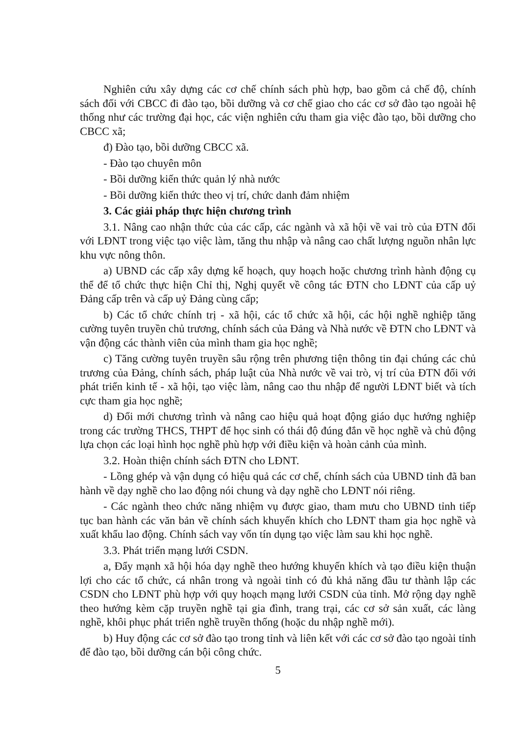Nghiên cứu xây dựng các cơ chế chính sách phù hợp, bao gồm cả chế độ, chính sách đối với CBCC đi đào tạo, bồi dưỡng và cơ chế giao cho các cơ sở đào tạo ngoài hệ thống như các trường đại học, các viện nghiên cứu tham gia việc đào tạo, bồi dưỡng cho CBCC xã;
đ) Đào tạo, bồi dưỡng CBCC xã.
- Đào tạo chuyên môn
- Bồi dưỡng kiến thức quản lý nhà nước
- Bồi dưỡng kiến thức theo vị trí, chức danh đảm nhiệm
3. Các giải pháp thực hiện chương trình
3.1. Nâng cao nhận thức của các cấp, các ngành và xã hội về vai trò của ĐTN đối với LĐNT trong việc tạo việc làm, tăng thu nhập và nâng cao chất lượng nguồn nhân lực khu vực nông thôn.
a) UBND các cấp xây dựng kế hoạch, quy hoạch hoặc chương trình hành động cụ thể để tổ chức thực hiện Chỉ thị, Nghị quyết về công tác ĐTN cho LĐNT của cấp uỷ Đảng cấp trên và cấp uỷ Đảng cùng cấp;
b) Các tổ chức chính trị - xã hội, các tổ chức xã hội, các hội nghề nghiệp tăng cường tuyên truyền chủ trương, chính sách của Đảng và Nhà nước về ĐTN cho LĐNT và vận động các thành viên của mình tham gia học nghề;
c) Tăng cường tuyên truyền sâu rộng trên phương tiện thông tin đại chúng các chủ trương của Đảng, chính sách, pháp luật của Nhà nước về vai trò, vị trí của ĐTN đối với phát triển kinh tế - xã hội, tạo việc làm, nâng cao thu nhập để người LĐNT biết và tích cực tham gia học nghề;
d) Đổi mới chương trình và nâng cao hiệu quả hoạt động giáo dục hướng nghiệp trong các trường THCS, THPT để học sinh có thái độ đúng đắn về học nghề và chủ động lựa chọn các loại hình học nghề phù hợp với điều kiện và hoàn cảnh của mình.
3.2. Hoàn thiện chính sách ĐTN cho LĐNT.
- Lồng ghép và vận dụng có hiệu quả các cơ chế, chính sách của UBND tỉnh đã ban hành về dạy nghề cho lao động nói chung và dạy nghề cho LĐNT nói riêng.
- Các ngành theo chức năng nhiệm vụ được giao, tham mưu cho UBND tỉnh tiếp tục ban hành các văn bản về chính sách khuyến khích cho LĐNT tham gia học nghề và xuất khẩu lao động. Chính sách vay vốn tín dụng tạo việc làm sau khi học nghề.
3.3. Phát triển mạng lưới CSDN.
a, Đẩy mạnh xã hội hóa dạy nghề theo hướng khuyến khích và tạo điều kiện thuận lợi cho các tổ chức, cá nhân trong và ngoài tỉnh có đủ khả năng đầu tư thành lập các CSDN cho LĐNT phù hợp với quy hoạch mạng lưới CSDN của tỉnh. Mở rộng dạy nghề theo hướng kèm cặp truyền nghề tại gia đình, trang trại, các cơ sở sản xuất, các làng nghề, khôi phục phát triển nghề truyền thống (hoặc du nhập nghề mới).
b) Huy động các cơ sở đào tạo trong tỉnh và liên kết với các cơ sở đào tạo ngoài tỉnh để đào tạo, bồi dưỡng cán bội công chức.
5